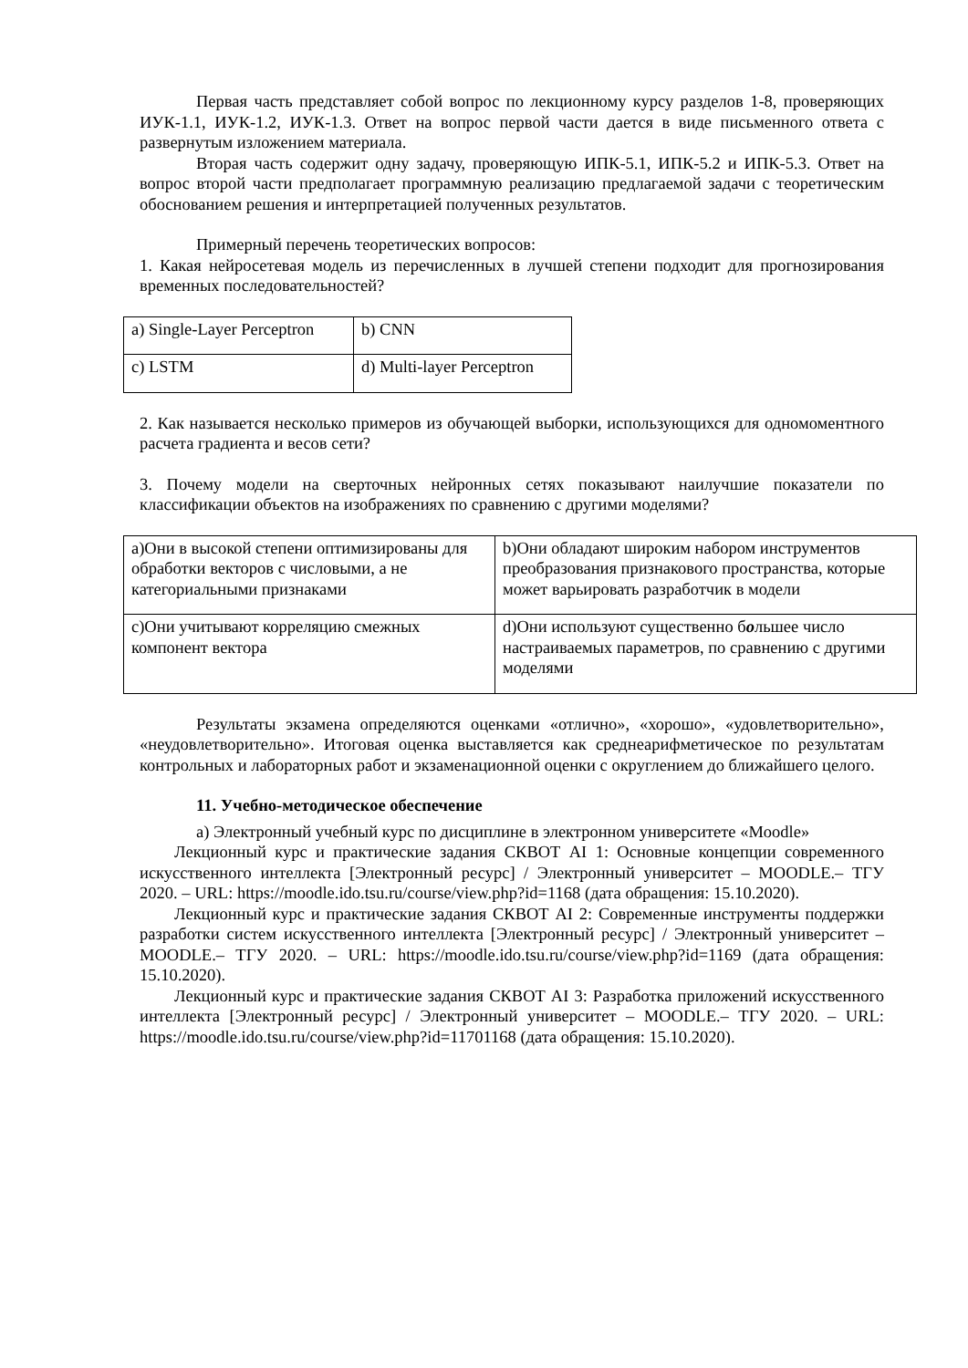Первая часть представляет собой вопрос по лекционному курсу разделов 1-8, проверяющих ИУК-1.1, ИУК-1.2, ИУК-1.3. Ответ на вопрос первой части дается в виде письменного ответа с развернутым изложением материала.
Вторая часть содержит одну задачу, проверяющую ИПК-5.1, ИПК-5.2 и ИПК-5.3. Ответ на вопрос второй части предполагает программную реализацию предлагаемой задачи с теоретическим обоснованием решения и интерпретацией полученных результатов.
Примерный перечень теоретических вопросов:
1. Какая нейросетевая модель из перечисленных в лучшей степени подходит для прогнозирования временных последовательностей?
| a) Single-Layer Perceptron | b) CNN |
| c) LSTM | d) Multi-layer Perceptron |
2. Как называется несколько примеров из обучающей выборки, использующихся для одномоментного расчета градиента и весов сети?
3. Почему модели на сверточных нейронных сетях показывают наилучшие показатели по классификации объектов на изображениях по сравнению с другими моделями?
| a)Они в высокой степени оптимизированы для обработки векторов с числовыми, а не категориальными признаками | b)Они обладают широким набором инструментов преобразования признакового пространства, которые может варьировать разработчик в модели |
| c)Они учитывают корреляцию смежных компонент вектора | d)Они используют существенно б о льшее число настраиваемых параметров, по сравнению с другими моделями |
Результаты экзамена определяются оценками «отлично», «хорошо», «удовлетворительно», «неудовлетворительно». Итоговая оценка выставляется как среднеарифметическое по результатам контрольных и лабораторных работ и экзаменационной оценки с округлением до ближайшего целого.
11. Учебно-методическое обеспечение
а) Электронный учебный курс по дисциплине в электронном университете «Moodle»
Лекционный курс и практические задания СКВОТ AI 1: Основные концепции современного искусственного интеллекта [Электронный ресурс] / Электронный университет – MOODLE.– ТГУ 2020. – URL: https://moodle.ido.tsu.ru/course/view.php?id=1168 (дата обращения: 15.10.2020).
Лекционный курс и практические задания СКВОТ AI 2: Современные инструменты поддержки разработки систем искусственного интеллекта [Электронный ресурс] / Электронный университет – MOODLE.– ТГУ 2020. – URL: https://moodle.ido.tsu.ru/course/view.php?id=1169 (дата обращения: 15.10.2020).
Лекционный курс и практические задания СКВОТ AI 3: Разработка приложений искусственного интеллекта [Электронный ресурс] / Электронный университет – MOODLE.– ТГУ 2020. – URL: https://moodle.ido.tsu.ru/course/view.php?id=11701168 (дата обращения: 15.10.2020).